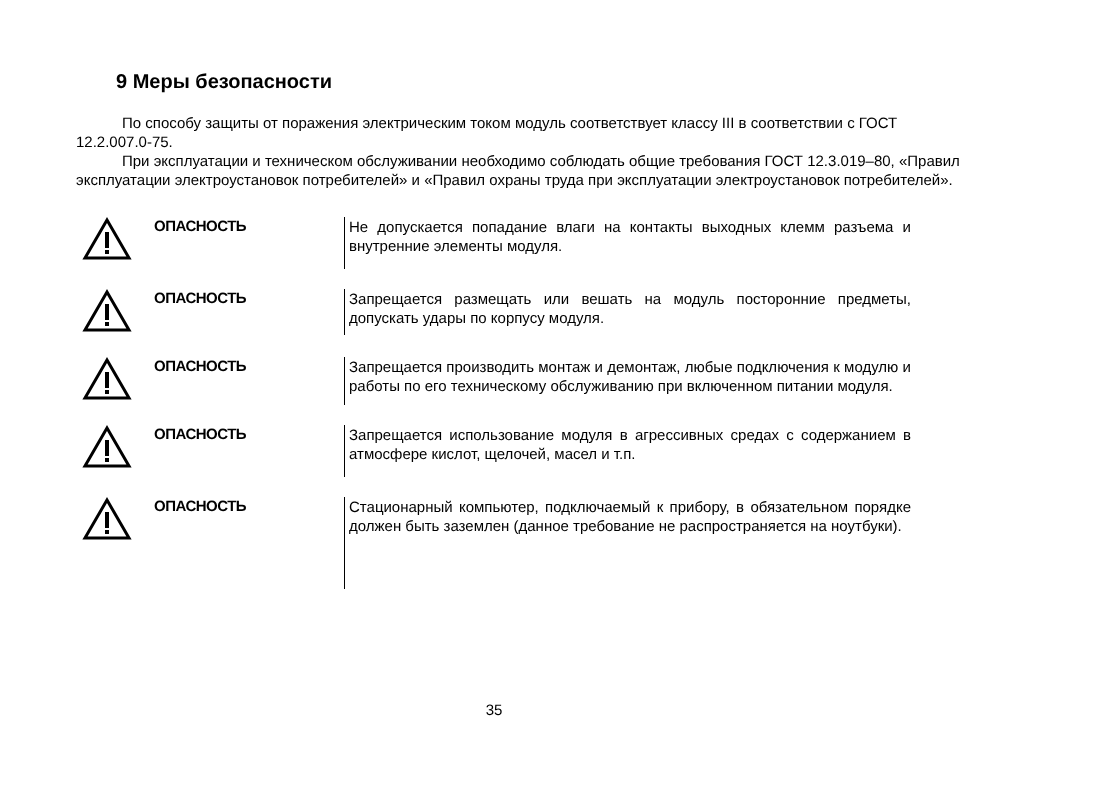9 Меры безопасности
По способу защиты от поражения электрическим током модуль соответствует классу III в соответствии с ГОСТ 12.2.007.0-75.
При эксплуатации и техническом обслуживании необходимо соблюдать общие требования ГОСТ 12.3.019–80, «Правил эксплуатации электроустановок потребителей» и «Правил охраны труда при эксплуатации электроустановок потребителей».
ОПАСНОСТЬ
Не допускается попадание влаги на контакты выходных клемм разъема и внутренние элементы модуля.
ОПАСНОСТЬ
Запрещается размещать или вешать на модуль посторонние предметы, допускать удары по корпусу модуля.
ОПАСНОСТЬ
Запрещается производить монтаж и демонтаж, любые подключения к модулю и работы по его техническому обслуживанию при включенном питании модуля.
ОПАСНОСТЬ
Запрещается использование модуля в агрессивных средах с содержанием в атмосфере кислот, щелочей, масел и т.п.
ОПАСНОСТЬ
Стационарный компьютер, подключаемый к прибору, в обязательном порядке должен быть заземлен (данное требование не распространяется на ноутбуки).
35